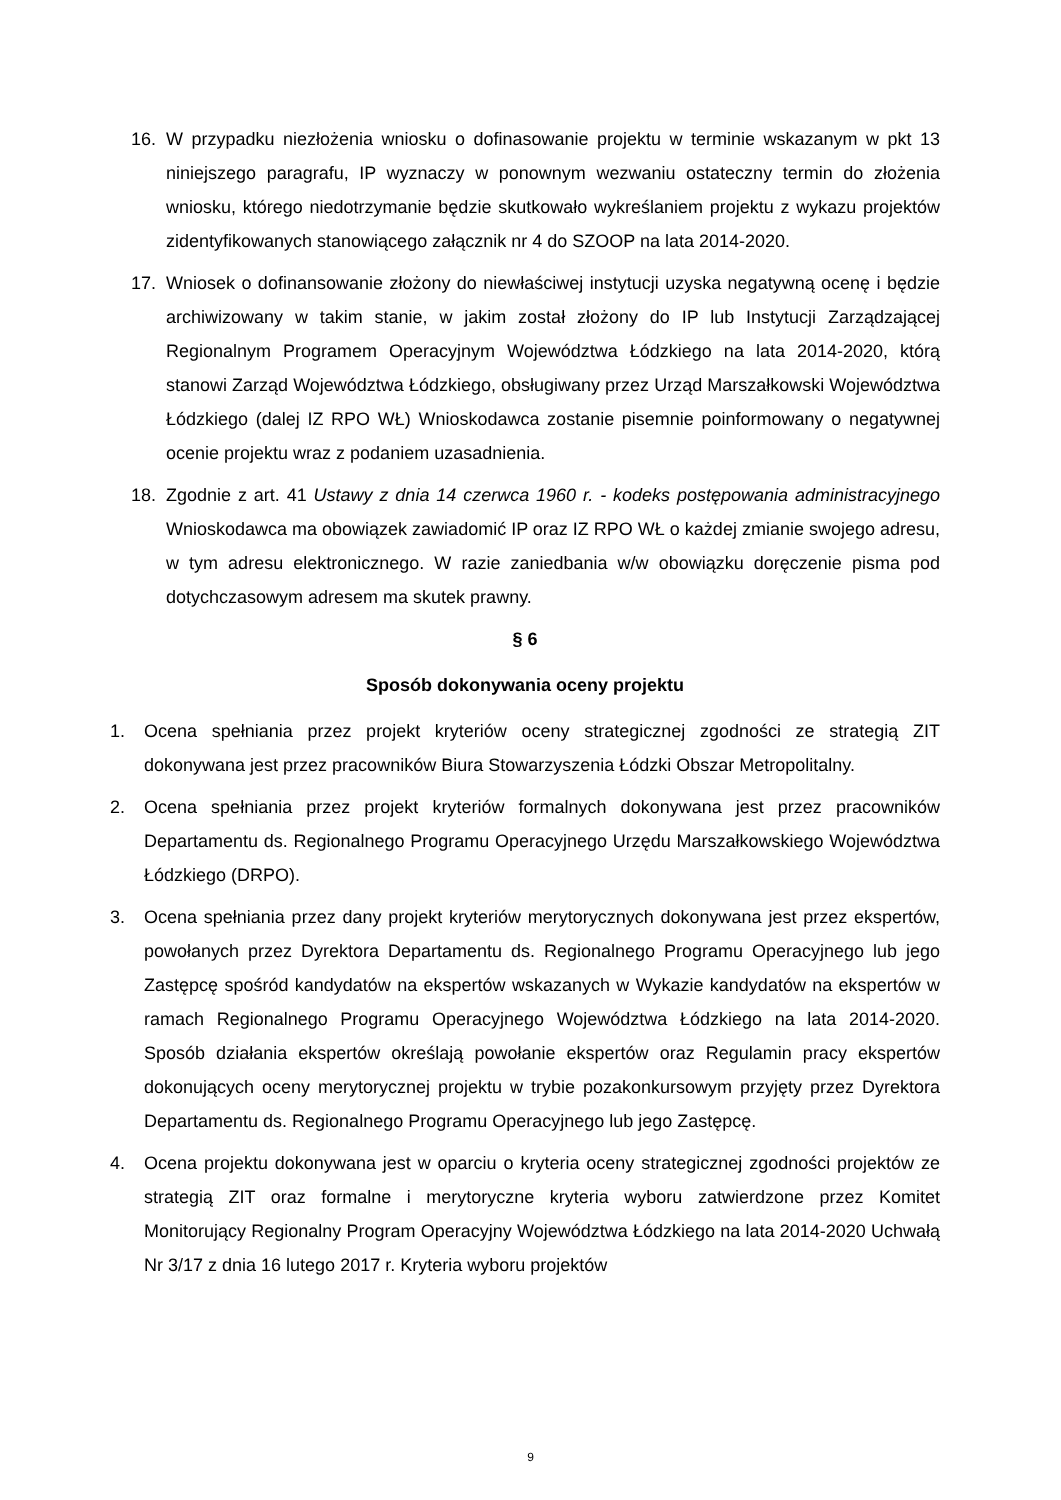16. W przypadku niezłożenia wniosku o dofinasowanie projektu w terminie wskazanym w pkt 13 niniejszego paragrafu, IP wyznaczy w ponownym wezwaniu ostateczny termin do złożenia wniosku, którego niedotrzymanie będzie skutkowało wykreślaniem projektu z wykazu projektów zidentyfikowanych stanowiącego załącznik nr 4 do SZOOP na lata 2014-2020.
17. Wniosek o dofinansowanie złożony do niewłaściwej instytucji uzyska negatywną ocenę i będzie archiwizowany w takim stanie, w jakim został złożony do IP lub Instytucji Zarządzającej Regionalnym Programem Operacyjnym Województwa Łódzkiego na lata 2014-2020, którą stanowi Zarząd Województwa Łódzkiego, obsługiwany przez Urząd Marszałkowski Województwa Łódzkiego (dalej IZ RPO WŁ) Wnioskodawca zostanie pisemnie poinformowany o negatywnej ocenie projektu wraz z podaniem uzasadnienia.
18. Zgodnie z art. 41 Ustawy z dnia 14 czerwca 1960 r. - kodeks postępowania administracyjnego Wnioskodawca ma obowiązek zawiadomić IP oraz IZ RPO WŁ o każdej zmianie swojego adresu, w tym adresu elektronicznego. W razie zaniedbania w/w obowiązku doręczenie pisma pod dotychczasowym adresem ma skutek prawny.
§ 6
Sposób dokonywania oceny projektu
1. Ocena spełniania przez projekt kryteriów oceny strategicznej zgodności ze strategią ZIT dokonywana jest przez pracowników Biura Stowarzyszenia Łódzki Obszar Metropolitalny.
2. Ocena spełniania przez projekt kryteriów formalnych dokonywana jest przez pracowników Departamentu ds. Regionalnego Programu Operacyjnego Urzędu Marszałkowskiego Województwa Łódzkiego (DRPO).
3. Ocena spełniania przez dany projekt kryteriów merytorycznych dokonywana jest przez ekspertów, powołanych przez Dyrektora Departamentu ds. Regionalnego Programu Operacyjnego lub jego Zastępcę spośród kandydatów na ekspertów wskazanych w Wykazie kandydatów na ekspertów w ramach Regionalnego Programu Operacyjnego Województwa Łódzkiego na lata 2014-2020. Sposób działania ekspertów określają powołanie ekspertów oraz Regulamin pracy ekspertów dokonujących oceny merytorycznej projektu w trybie pozakonkursowym przyjęty przez Dyrektora Departamentu ds. Regionalnego Programu Operacyjnego lub jego Zastępcę.
4. Ocena projektu dokonywana jest w oparciu o kryteria oceny strategicznej zgodności projektów ze strategią ZIT oraz formalne i merytoryczne kryteria wyboru zatwierdzone przez Komitet Monitorujący Regionalny Program Operacyjny Województwa Łódzkiego na lata 2014-2020 Uchwałą Nr 3/17 z dnia 16 lutego 2017 r. Kryteria wyboru projektów
9